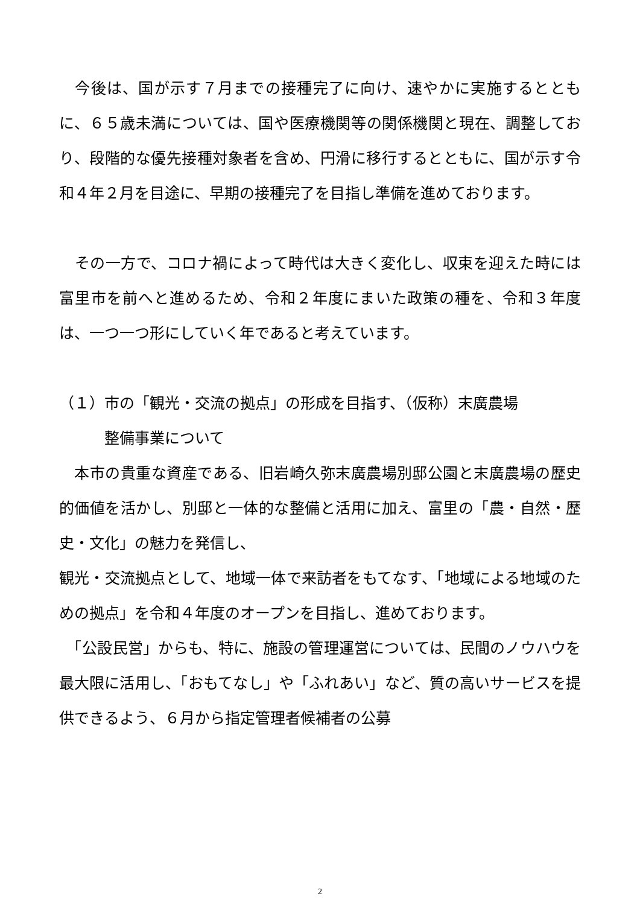今後は、国が示す７月までの接種完了に向け、速やかに実施するとともに、６５歳未満については、国や医療機関等の関係機関と現在、調整しており、段階的な優先接種対象者を含め、円滑に移行するとともに、国が示す令和４年２月を目途に、早期の接種完了を目指し準備を進めております。
　その一方で、コロナ禍によって時代は大きく変化し、収束を迎えた時には富里市を前へと進めるため、令和２年度にまいた政策の種を、令和３年度は、一つ一つ形にしていく年であると考えています。
（１）市の「観光・交流の拠点」の形成を目指す、（仮称）末廣農場
　　　整備事業について
　本市の貴重な資産である、旧岩崎久弥末廣農場別邸公園と末廣農場の歴史的価値を活かし、別邸と一体的な整備と活用に加え、富里の「農・自然・歴史・文化」の魅力を発信し、
観光・交流拠点として、地域一体で来訪者をもてなす、「地域による地域のための拠点」を令和４年度のオープンを目指し、進めております。
　「公設民営」からも、特に、施設の管理運営については、民間のノウハウを最大限に活用し、「おもてなし」や「ふれあい」など、質の高いサービスを提供できるよう、６月から指定管理者候補者の公募
2